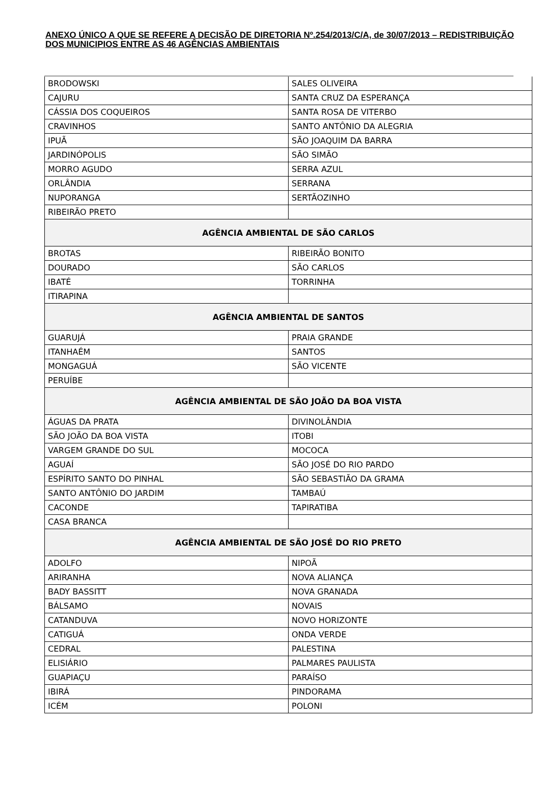ANEXO ÚNICO A QUE SE REFERE A DECISÃO DE DIRETORIA Nº.254/2013/C/A, de 30/07/2013 – REDISTRIBUIÇÃO DOS MUNICIPIOS ENTRE AS 46 AGÊNCIAS AMBIENTAIS
| BRODOWSKI | SALES OLIVEIRA |
| CAJURU | SANTA CRUZ DA ESPERANÇA |
| CÁSSIA DOS COQUEIROS | SANTA ROSA DE VITERBO |
| CRAVINHOS | SANTO ANTÔNIO DA ALEGRIA |
| IPUÃ | SÃO JOAQUIM DA BARRA |
| JARDINÓPOLIS | SÃO SIMÃO |
| MORRO AGUDO | SERRA AZUL |
| ORLÂNDIA | SERRANA |
| NUPORANGA | SERTÃOZINHO |
| RIBEIRÃO PRETO | |
| AGÊNCIA AMBIENTAL DE SÃO CARLOS | |
| BROTAS | RIBEIRÃO BONITO |
| DOURADO | SÃO CARLOS |
| IBATÉ | TORRINHA |
| ITIRAPINA | |
| AGÊNCIA AMBIENTAL DE SANTOS | |
| GUARUJÁ | PRAIA GRANDE |
| ITANHAÉM | SANTOS |
| MONGAGUÁ | SÃO VICENTE |
| PERUÍBE | |
| AGÊNCIA AMBIENTAL DE SÃO JOÃO DA BOA VISTA | |
| ÁGUAS DA PRATA | DIVINOLÂNDIA |
| SÃO JOÃO DA BOA VISTA | ITOBI |
| VARGEM GRANDE DO SUL | MOCOCA |
| AGUAÍ | SÃO JOSÉ DO RIO PARDO |
| ESPÍRITO SANTO DO PINHAL | SÃO SEBASTIÃO DA GRAMA |
| SANTO ANTÔNIO DO JARDIM | TAMBAÚ |
| CACONDE | TAPIRATIBA |
| CASA BRANCA | |
| AGÊNCIA AMBIENTAL DE SÃO JOSÉ DO RIO PRETO | |
| ADOLFO | NIPOÃ |
| ARIRANHA | NOVA ALIANÇA |
| BADY BASSITT | NOVA GRANADA |
| BÁLSAMO | NOVAIS |
| CATANDUVA | NOVO HORIZONTE |
| CATIGUÁ | ONDA VERDE |
| CEDRAL | PALESTINA |
| ELISIÁRIO | PALMARES PAULISTA |
| GUAPIAÇU | PARAÍSO |
| IBIRÁ | PINDORAMA |
| ICÉM | POLONI |